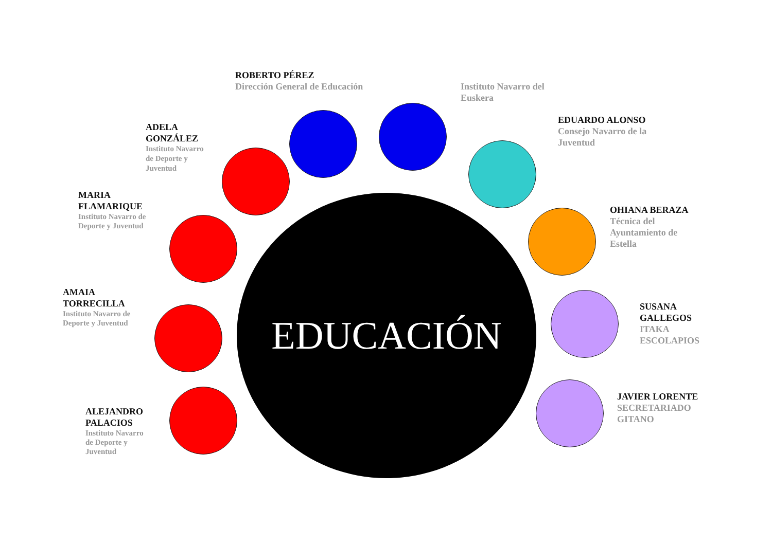ROBERTO PÉREZ
Dirección General de Educación
Instituto Navarro del Euskera
ADELA GONZÁLEZ
Instituto Navarro de Deporte y Juventud
EDUARDO ALONSO
Consejo Navarro de la Juventud
MARIA FLAMARIQUE
Instituto Navarro de Deporte y Juventud
OHIANA BERAZA
Técnica del Ayuntamiento de Estella
AMAIA TORRECILLA
Instituto Navarro de Deporte y Juventud
SUSANA GALLEGOS
ITAKA ESCOLAPIOS
ALEJANDRO PALACIOS
Instituto Navarro de Deporte y Juventud
JAVIER LORENTE
SECRETARIADO GITANO
EDUCACIÓN